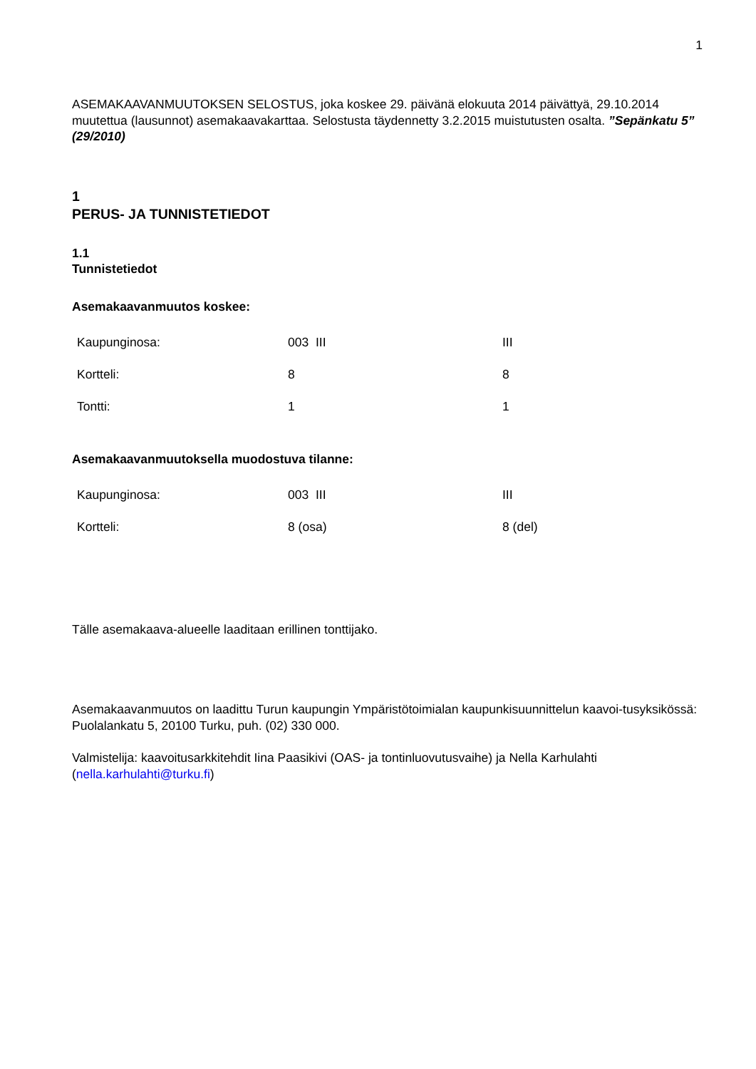1
ASEMAKAAVANMUUTOKSEN SELOSTUS, joka koskee 29. päivänä elokuuta 2014 päivättyä, 29.10.2014 muutettua (lausunnot) asemakaavakarttaa. Selostusta täydennetty 3.2.2015 muistutusten osalta. ”Sepänkatu 5” (29/2010)
1
PERUS- JA TUNNISTETIEDOT
1.1
Tunnistetiedot
Asemakaavanmuutos koskee:
| Kaupunginosa: | 003 III | III |
| Kortteli: | 8 | 8 |
| Tontti: | 1 | 1 |
Asemakaavanmuutoksella muodostuva tilanne:
| Kaupunginosa: | 003 III | III |
| Kortteli: | 8 (osa) | 8 (del) |
Tälle asemakaava-alueelle laaditaan erillinen tonttijako.
Asemakaavanmuutos on laadittu Turun kaupungin Ympäristötoimialan kaupunkisuunnittelun kaavoi-tusyksikössä: Puolalankatu 5, 20100 Turku, puh. (02) 330 000.
Valmistelija: kaavoitusarkkitehdit Iina Paasikivi (OAS- ja tontinluovutusvaihe) ja Nella Karhulahti (nella.karhulahti@turku.fi)